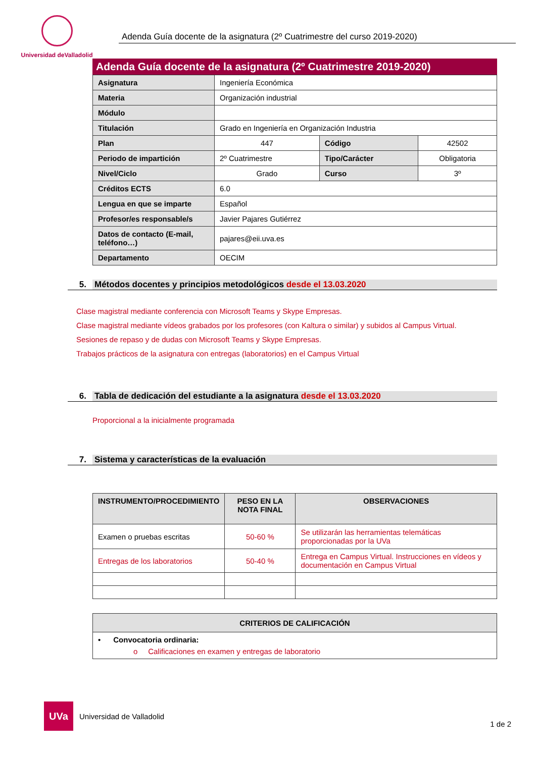Universidad deValladolid
Adenda Guía docente de la asignatura (2º Cuatrimestre del curso 2019-2020)
Adenda Guía docente de la asignatura (2º Cuatrimestre 2019-2020)
| Asignatura | Ingeniería Económica | | |
| Materia | Organización industrial | | |
| Módulo | | | |
| Titulación | Grado en Ingeniería en Organización Industria | | |
| Plan | 447 | Código | 42502 |
| Periodo de impartición | 2º Cuatrimestre | Tipo/Carácter | Obligatoria |
| Nivel/Ciclo | Grado | Curso | 3º |
| Créditos ECTS | 6.0 | | |
| Lengua en que se imparte | Español | | |
| Profesor/es responsable/s | Javier Pajares Gutiérrez | | |
| Datos de contacto (E-mail, teléfono…) | pajares@eii.uva.es | | |
| Departamento | OECIM | | |
5. Métodos docentes y principios metodológicos desde el 13.03.2020
Clase magistral mediante conferencia con Microsoft Teams y Skype Empresas.
Clase magistral mediante vídeos grabados por los profesores (con Kaltura o similar) y subidos al Campus Virtual.
Sesiones de repaso y de dudas con Microsoft Teams y Skype Empresas.
Trabajos prácticos de la asignatura con entregas (laboratorios) en el Campus Virtual
6. Tabla de dedicación del estudiante a la asignatura desde el 13.03.2020
Proporcional a la inicialmente programada
7. Sistema y características de la evaluación
| INSTRUMENTO/PROCEDIMIENTO | PESO EN LA NOTA FINAL | OBSERVACIONES |
| --- | --- | --- |
| Examen o pruebas escritas | 50-60 % | Se utilizarán las herramientas telemáticas proporcionadas por la UVa |
| Entregas de los laboratorios | 50-40 % | Entrega en Campus Virtual. Instrucciones en vídeos y documentación en Campus Virtual |
| CRITERIOS DE CALIFICACIÓN |
| --- |
| • Convocatoria ordinaria: o Calificaciones en examen y entregas de laboratorio |
UVa
Universidad de Valladolid
1 de 2